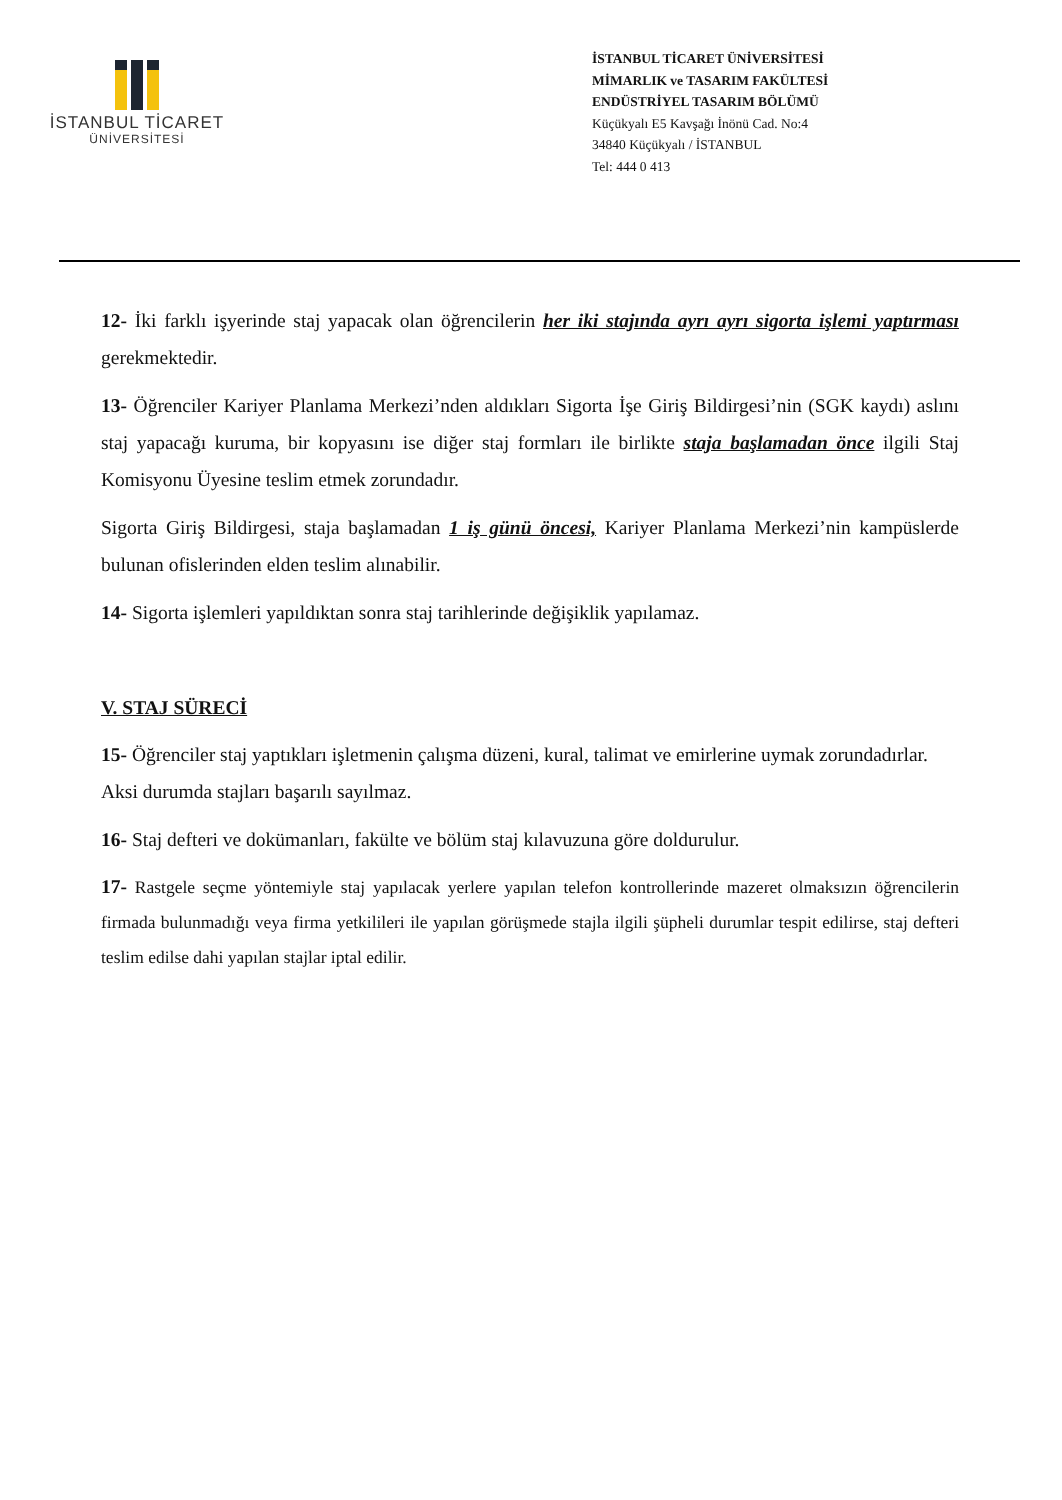İSTANBUL TİCARET
ÜNİVERSİTESİ
İSTANBUL TİCARET ÜNİVERSİTESİ
MİMARLIK ve TASARIM FAKÜLTESİ
ENDÜSTRİYEL TASARIM BÖLÜMÜ
Küçükyalı E5 Kavşağı İnönü Cad. No:4
34840 Küçükyalı / İSTANBUL
Tel: 444 0 413
12- İki farklı işyerinde staj yapacak olan öğrencilerin her iki stajında ayrı ayrı sigorta işlemi yaptırması gerekmektedir.
13- Öğrenciler Kariyer Planlama Merkezi’nden aldıkları Sigorta İşe Giriş Bildirgesi’nin (SGK kaydı) aslını staj yapacağı kuruma, bir kopyasını ise diğer staj formları ile birlikte staja başlamadan önce ilgili Staj Komisyonu Üyesine teslim etmek zorundadır.
Sigorta Giriş Bildirgesi, staja başlamadan 1 iş günü öncesi, Kariyer Planlama Merkezi’nin kampüslerde bulunan ofislerinden elden teslim alınabilir.
14- Sigorta işlemleri yapıldıktan sonra staj tarihlerinde değişiklik yapılamaz.
V. STAJ SÜRECİ
15- Öğrenciler staj yaptıkları işletmenin çalışma düzeni, kural, talimat ve emirlerine uymak zorundadırlar. Aksi durumda stajları başarılı sayılmaz.
16- Staj defteri ve dokümanları, fakülte ve bölüm staj kılavuzuna göre doldurulur.
17- Rastgele seçme yöntemiyle staj yapılacak yerlere yapılan telefon kontrollerinde mazeret olmaksızın öğrencilerin firmada bulunmadığı veya firma yetkilileri ile yapılan görüşmede stajla ilgili şüpheli durumlar tespit edilirse, staj defteri teslim edilse dahi yapılan stajlar iptal edilir.